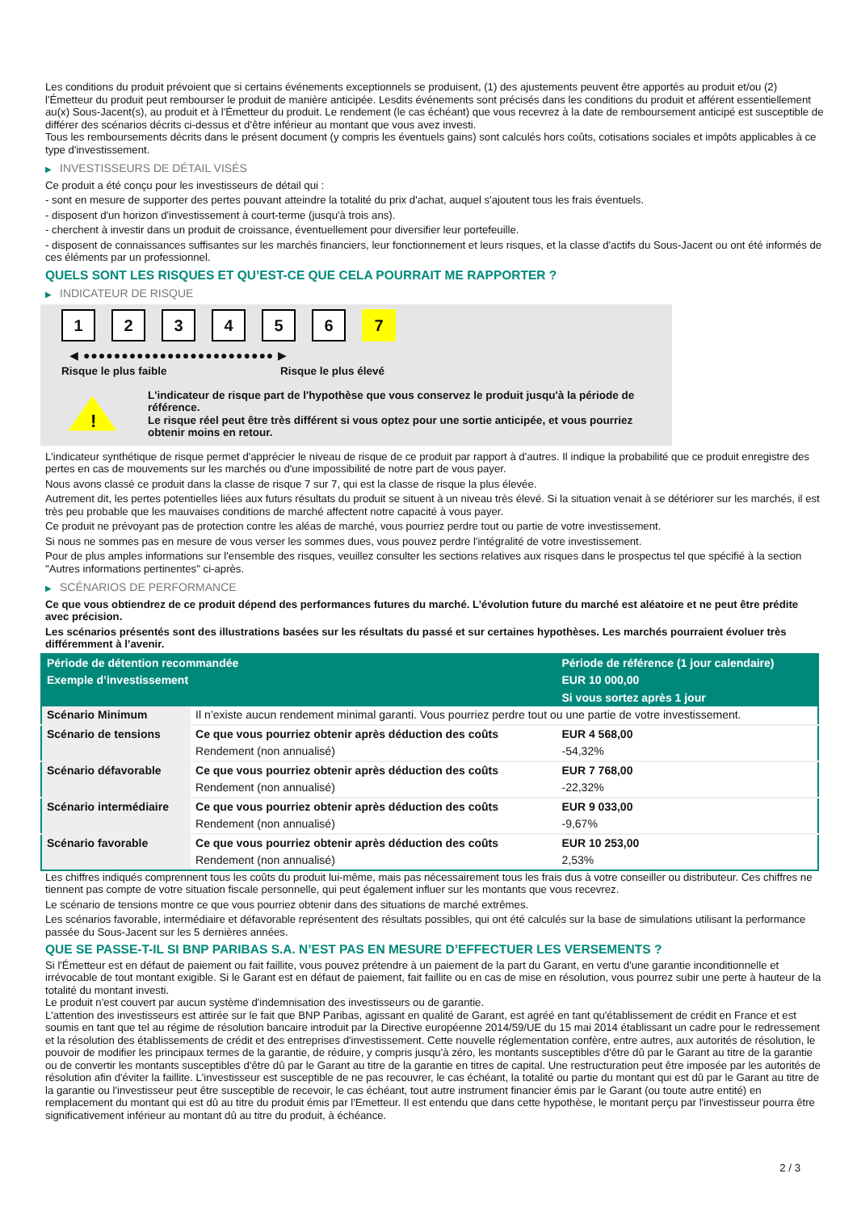Les conditions du produit prévoient que si certains événements exceptionnels se produisent, (1) des ajustements peuvent être apportés au produit et/ou (2) l'Émetteur du produit peut rembourser le produit de manière anticipée. Lesdits événements sont précisés dans les conditions du produit et afférent essentiellement au(x) Sous-Jacent(s), au produit et à l'Émetteur du produit. Le rendement (le cas échéant) que vous recevrez à la date de remboursement anticipé est susceptible de différer des scénarios décrits ci-dessus et d’être inférieur au montant que vous avez investi.
Tous les remboursements décrits dans le présent document (y compris les éventuels gains) sont calculés hors coûts, cotisations sociales et impôts applicables à ce type d'investissement.
▶ INVESTISSEURS DE DÉTAIL VISÉS
Ce produit a été conçu pour les investisseurs de détail qui :
- sont en mesure de supporter des pertes pouvant atteindre la totalité du prix d'achat, auquel s'ajoutent tous les frais éventuels.
- disposent d'un horizon d'investissement à court-terme (jusqu'à trois ans).
- cherchent à investir dans un produit de croissance, éventuellement pour diversifier leur portefeuille.
- disposent de connaissances suffisantes sur les marchés financiers, leur fonctionnement et leurs risques, et la classe d'actifs du Sous-Jacent ou ont été informés de ces éléments par un professionnel.
QUELS SONT LES RISQUES ET QU’EST-CE QUE CELA POURRAIT ME RAPPORTER ?
▶ INDICATEUR DE RISQUE
1 2 3 4 5 6 7
◀ ●●●●●●●●●●●●●●●●●●●●●●●●● ▶
Risque le plus faible Risque le plus élevé
!
L'indicateur de risque part de l'hypothèse que vous conservez le produit jusqu'à la période de référence.
Le risque réel peut être très différent si vous optez pour une sortie anticipée, et vous pourriez obtenir moins en retour.
L'indicateur synthétique de risque permet d'apprécier le niveau de risque de ce produit par rapport à d'autres. Il indique la probabilité que ce produit enregistre des pertes en cas de mouvements sur les marchés ou d'une impossibilité de notre part de vous payer.
Nous avons classé ce produit dans la classe de risque 7 sur 7, qui est la classe de risque la plus élevée.
Autrement dit, les pertes potentielles liées aux futurs résultats du produit se situent à un niveau très élevé. Si la situation venait à se détériorer sur les marchés, il est très peu probable que les mauvaises conditions de marché affectent notre capacité à vous payer.
Ce produit ne prévoyant pas de protection contre les aléas de marché, vous pourriez perdre tout ou partie de votre investissement.
Si nous ne sommes pas en mesure de vous verser les sommes dues, vous pouvez perdre l'intégralité de votre investissement.
Pour de plus amples informations sur l'ensemble des risques, veuillez consulter les sections relatives aux risques dans le prospectus tel que spécifié à la section "Autres informations pertinentes" ci-après.
▶ SCÉNARIOS DE PERFORMANCE
Ce que vous obtiendrez de ce produit dépend des performances futures du marché. L’évolution future du marché est aléatoire et ne peut être prédite avec précision.
Les scénarios présentés sont des illustrations basées sur les résultats du passé et sur certaines hypothèses. Les marchés pourraient évoluer très différemment à l’avenir.
| Période de détention recommandée | | Période de référence (1 jour calendaire) |
| --- | --- | --- |
| Exemple d’investissement | | EUR 10 000,00 |
| | | Si vous sortez après 1 jour |
| Scénario Minimum | Il n’existe aucun rendement minimal garanti. Vous pourriez perdre tout ou une partie de votre investissement. | |
| Scénario de tensions | Ce que vous pourriez obtenir après déduction des coûts | EUR 4 568,00 |
| | Rendement (non annualisé) | -54,32% |
| Scénario défavorable | Ce que vous pourriez obtenir après déduction des coûts | EUR 7 768,00 |
| | Rendement (non annualisé) | -22,32% |
| Scénario intermédiaire | Ce que vous pourriez obtenir après déduction des coûts | EUR 9 033,00 |
| | Rendement (non annualisé) | -9,67% |
| Scénario favorable | Ce que vous pourriez obtenir après déduction des coûts | EUR 10 253,00 |
| | Rendement (non annualisé) | 2,53% |
Les chiffres indiqués comprennent tous les coûts du produit lui-même, mais pas nécessairement tous les frais dus à votre conseiller ou distributeur. Ces chiffres ne tiennent pas compte de votre situation fiscale personnelle, qui peut également influer sur les montants que vous recevrez.
Le scénario de tensions montre ce que vous pourriez obtenir dans des situations de marché extrêmes.
Les scénarios favorable, intermédiaire et défavorable représentent des résultats possibles, qui ont été calculés sur la base de simulations utilisant la performance passée du Sous-Jacent sur les 5 dernières années.
QUE SE PASSE-T-IL SI BNP PARIBAS S.A. N’EST PAS EN MESURE D’EFFECTUER LES VERSEMENTS ?
Si l'Émetteur est en défaut de paiement ou fait faillite, vous pouvez prétendre à un paiement de la part du Garant, en vertu d'une garantie inconditionnelle et irrévocable de tout montant exigible. Si le Garant est en défaut de paiement, fait faillite ou en cas de mise en résolution, vous pourrez subir une perte à hauteur de la totalité du montant investi.
Le produit n'est couvert par aucun système d'indemnisation des investisseurs ou de garantie.
L'attention des investisseurs est attirée sur le fait que BNP Paribas, agissant en qualité de Garant, est agréé en tant qu'établissement de crédit en France et est soumis en tant que tel au régime de résolution bancaire introduit par la Directive européenne 2014/59/UE du 15 mai 2014 établissant un cadre pour le redressement et la résolution des établissements de crédit et des entreprises d'investissement. Cette nouvelle réglementation confère, entre autres, aux autorités de résolution, le pouvoir de modifier les principaux termes de la garantie, de réduire, y compris jusqu'à zéro, les montants susceptibles d'être dû par le Garant au titre de la garantie ou de convertir les montants susceptibles d'être dû par le Garant au titre de la garantie en titres de capital. Une restructuration peut être imposée par les autorités de résolution afin d'éviter la faillite. L'investisseur est susceptible de ne pas recouvrer, le cas échéant, la totalité ou partie du montant qui est dû par le Garant au titre de la garantie ou l'investisseur peut être susceptible de recevoir, le cas échéant, tout autre instrument financier émis par le Garant (ou toute autre entité) en remplacement du montant qui est dû au titre du produit émis par l'Emetteur. Il est entendu que dans cette hypothèse, le montant perçu par l'investisseur pourra être significativement inférieur au montant dû au titre du produit, à échéance.
2 / 3